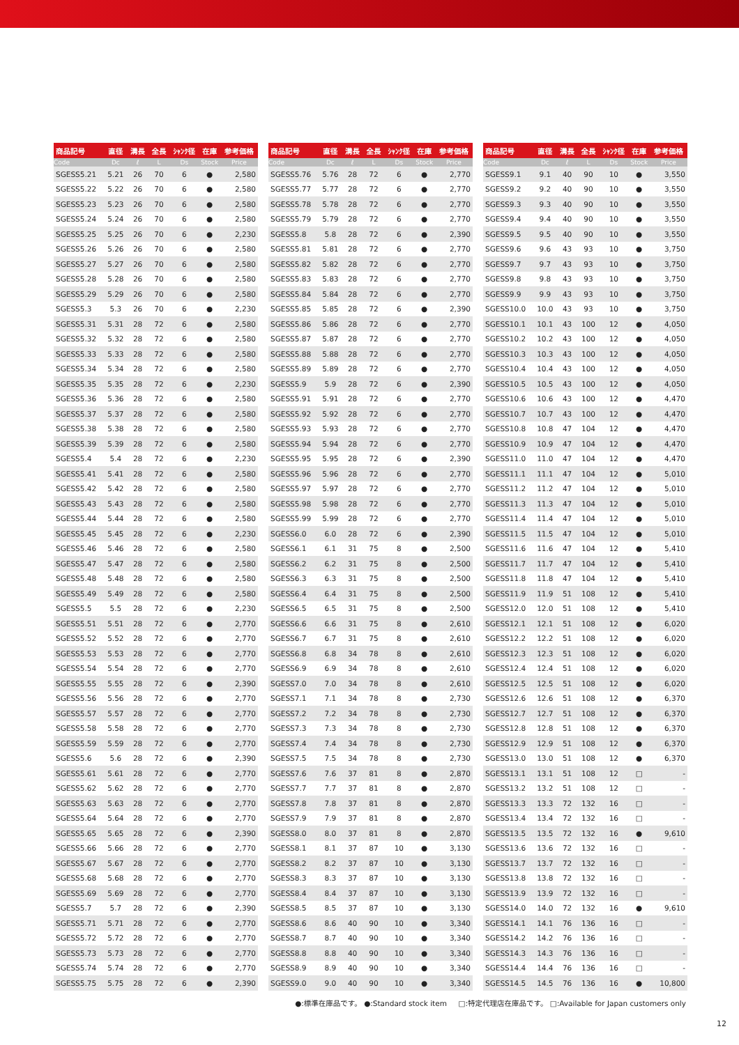| 商品記号 | 直径 | 溝長 | 全長 | ｼｬﾝｸ径 | 在庫 | 参考価格 |
| --- | --- | --- | --- | --- | --- | --- |
| Code | Dc | ℓ | L | Ds | Stock | Price |
| SGESS5.21 | 5.21 | 26 | 70 | 6 | ● | 2,580 |
| SGESS5.22 | 5.22 | 26 | 70 | 6 | ● | 2,580 |
| SGESS5.23 | 5.23 | 26 | 70 | 6 | ● | 2,580 |
| SGESS5.24 | 5.24 | 26 | 70 | 6 | ● | 2,580 |
| SGESS5.25 | 5.25 | 26 | 70 | 6 | ● | 2,230 |
| SGESS5.26 | 5.26 | 26 | 70 | 6 | ● | 2,580 |
| SGESS5.27 | 5.27 | 26 | 70 | 6 | ● | 2,580 |
| SGESS5.28 | 5.28 | 26 | 70 | 6 | ● | 2,580 |
| SGESS5.29 | 5.29 | 26 | 70 | 6 | ● | 2,580 |
| SGESS5.3 | 5.3 | 26 | 70 | 6 | ● | 2,230 |
| SGESS5.31 | 5.31 | 28 | 72 | 6 | ● | 2,580 |
| SGESS5.32 | 5.32 | 28 | 72 | 6 | ● | 2,580 |
| SGESS5.33 | 5.33 | 28 | 72 | 6 | ● | 2,580 |
| SGESS5.34 | 5.34 | 28 | 72 | 6 | ● | 2,580 |
| SGESS5.35 | 5.35 | 28 | 72 | 6 | ● | 2,230 |
| SGESS5.36 | 5.36 | 28 | 72 | 6 | ● | 2,580 |
| SGESS5.37 | 5.37 | 28 | 72 | 6 | ● | 2,580 |
| SGESS5.38 | 5.38 | 28 | 72 | 6 | ● | 2,580 |
| SGESS5.39 | 5.39 | 28 | 72 | 6 | ● | 2,580 |
| SGESS5.4 | 5.4 | 28 | 72 | 6 | ● | 2,230 |
| SGESS5.41 | 5.41 | 28 | 72 | 6 | ● | 2,580 |
| SGESS5.42 | 5.42 | 28 | 72 | 6 | ● | 2,580 |
| SGESS5.43 | 5.43 | 28 | 72 | 6 | ● | 2,580 |
| SGESS5.44 | 5.44 | 28 | 72 | 6 | ● | 2,580 |
| SGESS5.45 | 5.45 | 28 | 72 | 6 | ● | 2,230 |
| SGESS5.46 | 5.46 | 28 | 72 | 6 | ● | 2,580 |
| SGESS5.47 | 5.47 | 28 | 72 | 6 | ● | 2,580 |
| SGESS5.48 | 5.48 | 28 | 72 | 6 | ● | 2,580 |
| SGESS5.49 | 5.49 | 28 | 72 | 6 | ● | 2,580 |
| SGESS5.5 | 5.5 | 28 | 72 | 6 | ● | 2,230 |
| SGESS5.51 | 5.51 | 28 | 72 | 6 | ● | 2,770 |
| SGESS5.52 | 5.52 | 28 | 72 | 6 | ● | 2,770 |
| SGESS5.53 | 5.53 | 28 | 72 | 6 | ● | 2,770 |
| SGESS5.54 | 5.54 | 28 | 72 | 6 | ● | 2,770 |
| SGESS5.55 | 5.55 | 28 | 72 | 6 | ● | 2,390 |
| SGESS5.56 | 5.56 | 28 | 72 | 6 | ● | 2,770 |
| SGESS5.57 | 5.57 | 28 | 72 | 6 | ● | 2,770 |
| SGESS5.58 | 5.58 | 28 | 72 | 6 | ● | 2,770 |
| SGESS5.59 | 5.59 | 28 | 72 | 6 | ● | 2,770 |
| SGESS5.6 | 5.6 | 28 | 72 | 6 | ● | 2,390 |
| SGESS5.61 | 5.61 | 28 | 72 | 6 | ● | 2,770 |
| SGESS5.62 | 5.62 | 28 | 72 | 6 | ● | 2,770 |
| SGESS5.63 | 5.63 | 28 | 72 | 6 | ● | 2,770 |
| SGESS5.64 | 5.64 | 28 | 72 | 6 | ● | 2,770 |
| SGESS5.65 | 5.65 | 28 | 72 | 6 | ● | 2,390 |
| SGESS5.66 | 5.66 | 28 | 72 | 6 | ● | 2,770 |
| SGESS5.67 | 5.67 | 28 | 72 | 6 | ● | 2,770 |
| SGESS5.68 | 5.68 | 28 | 72 | 6 | ● | 2,770 |
| SGESS5.69 | 5.69 | 28 | 72 | 6 | ● | 2,770 |
| SGESS5.7 | 5.7 | 28 | 72 | 6 | ● | 2,390 |
| SGESS5.71 | 5.71 | 28 | 72 | 6 | ● | 2,770 |
| SGESS5.72 | 5.72 | 28 | 72 | 6 | ● | 2,770 |
| SGESS5.73 | 5.73 | 28 | 72 | 6 | ● | 2,770 |
| SGESS5.74 | 5.74 | 28 | 72 | 6 | ● | 2,770 |
| SGESS5.75 | 5.75 | 28 | 72 | 6 | ● | 2,390 |
| 商品記号 | 直径 | 溝長 | 全長 | ｼｬﾝｸ径 | 在庫 | 参考価格 |
| --- | --- | --- | --- | --- | --- | --- |
| Code | Dc | ℓ | L | Ds | Stock | Price |
| SGESS5.76 | 5.76 | 28 | 72 | 6 | ● | 2,770 |
| SGESS5.77 | 5.77 | 28 | 72 | 6 | ● | 2,770 |
| SGESS5.78 | 5.78 | 28 | 72 | 6 | ● | 2,770 |
| SGESS5.79 | 5.79 | 28 | 72 | 6 | ● | 2,770 |
| SGESS5.8 | 5.8 | 28 | 72 | 6 | ● | 2,390 |
| SGESS5.81 | 5.81 | 28 | 72 | 6 | ● | 2,770 |
| SGESS5.82 | 5.82 | 28 | 72 | 6 | ● | 2,770 |
| SGESS5.83 | 5.83 | 28 | 72 | 6 | ● | 2,770 |
| SGESS5.84 | 5.84 | 28 | 72 | 6 | ● | 2,770 |
| SGESS5.85 | 5.85 | 28 | 72 | 6 | ● | 2,390 |
| SGESS5.86 | 5.86 | 28 | 72 | 6 | ● | 2,770 |
| SGESS5.87 | 5.87 | 28 | 72 | 6 | ● | 2,770 |
| SGESS5.88 | 5.88 | 28 | 72 | 6 | ● | 2,770 |
| SGESS5.89 | 5.89 | 28 | 72 | 6 | ● | 2,770 |
| SGESS5.9 | 5.9 | 28 | 72 | 6 | ● | 2,390 |
| SGESS5.91 | 5.91 | 28 | 72 | 6 | ● | 2,770 |
| SGESS5.92 | 5.92 | 28 | 72 | 6 | ● | 2,770 |
| SGESS5.93 | 5.93 | 28 | 72 | 6 | ● | 2,770 |
| SGESS5.94 | 5.94 | 28 | 72 | 6 | ● | 2,770 |
| SGESS5.95 | 5.95 | 28 | 72 | 6 | ● | 2,390 |
| SGESS5.96 | 5.96 | 28 | 72 | 6 | ● | 2,770 |
| SGESS5.97 | 5.97 | 28 | 72 | 6 | ● | 2,770 |
| SGESS5.98 | 5.98 | 28 | 72 | 6 | ● | 2,770 |
| SGESS5.99 | 5.99 | 28 | 72 | 6 | ● | 2,770 |
| SGESS6.0 | 6.0 | 28 | 72 | 6 | ● | 2,390 |
| SGESS6.1 | 6.1 | 31 | 75 | 8 | ● | 2,500 |
| SGESS6.2 | 6.2 | 31 | 75 | 8 | ● | 2,500 |
| SGESS6.3 | 6.3 | 31 | 75 | 8 | ● | 2,500 |
| SGESS6.4 | 6.4 | 31 | 75 | 8 | ● | 2,500 |
| SGESS6.5 | 6.5 | 31 | 75 | 8 | ● | 2,500 |
| SGESS6.6 | 6.6 | 31 | 75 | 8 | ● | 2,610 |
| SGESS6.7 | 6.7 | 31 | 75 | 8 | ● | 2,610 |
| SGESS6.8 | 6.8 | 34 | 78 | 8 | ● | 2,610 |
| SGESS6.9 | 6.9 | 34 | 78 | 8 | ● | 2,610 |
| SGESS7.0 | 7.0 | 34 | 78 | 8 | ● | 2,610 |
| SGESS7.1 | 7.1 | 34 | 78 | 8 | ● | 2,730 |
| SGESS7.2 | 7.2 | 34 | 78 | 8 | ● | 2,730 |
| SGESS7.3 | 7.3 | 34 | 78 | 8 | ● | 2,730 |
| SGESS7.4 | 7.4 | 34 | 78 | 8 | ● | 2,730 |
| SGESS7.5 | 7.5 | 34 | 78 | 8 | ● | 2,730 |
| SGESS7.6 | 7.6 | 37 | 81 | 8 | ● | 2,870 |
| SGESS7.7 | 7.7 | 37 | 81 | 8 | ● | 2,870 |
| SGESS7.8 | 7.8 | 37 | 81 | 8 | ● | 2,870 |
| SGESS7.9 | 7.9 | 37 | 81 | 8 | ● | 2,870 |
| SGESS8.0 | 8.0 | 37 | 81 | 8 | ● | 2,870 |
| SGESS8.1 | 8.1 | 37 | 87 | 10 | ● | 3,130 |
| SGESS8.2 | 8.2 | 37 | 87 | 10 | ● | 3,130 |
| SGESS8.3 | 8.3 | 37 | 87 | 10 | ● | 3,130 |
| SGESS8.4 | 8.4 | 37 | 87 | 10 | ● | 3,130 |
| SGESS8.5 | 8.5 | 37 | 87 | 10 | ● | 3,130 |
| SGESS8.6 | 8.6 | 40 | 90 | 10 | ● | 3,340 |
| SGESS8.7 | 8.7 | 40 | 90 | 10 | ● | 3,340 |
| SGESS8.8 | 8.8 | 40 | 90 | 10 | ● | 3,340 |
| SGESS8.9 | 8.9 | 40 | 90 | 10 | ● | 3,340 |
| SGESS9.0 | 9.0 | 40 | 90 | 10 | ● | 3,340 |
| 商品記号 | 直径 | 溝長 | 全長 | ｼｬﾝｸ径 | 在庫 | 参考価格 |
| --- | --- | --- | --- | --- | --- | --- |
| Code | Dc | ℓ | L | Ds | Stock | Price |
| SGESS9.1 | 9.1 | 40 | 90 | 10 | ● | 3,550 |
| SGESS9.2 | 9.2 | 40 | 90 | 10 | ● | 3,550 |
| SGESS9.3 | 9.3 | 40 | 90 | 10 | ● | 3,550 |
| SGESS9.4 | 9.4 | 40 | 90 | 10 | ● | 3,550 |
| SGESS9.5 | 9.5 | 40 | 90 | 10 | ● | 3,550 |
| SGESS9.6 | 9.6 | 43 | 93 | 10 | ● | 3,750 |
| SGESS9.7 | 9.7 | 43 | 93 | 10 | ● | 3,750 |
| SGESS9.8 | 9.8 | 43 | 93 | 10 | ● | 3,750 |
| SGESS9.9 | 9.9 | 43 | 93 | 10 | ● | 3,750 |
| SGESS10.0 | 10.0 | 43 | 93 | 10 | ● | 3,750 |
| SGESS10.1 | 10.1 | 43 | 100 | 12 | ● | 4,050 |
| SGESS10.2 | 10.2 | 43 | 100 | 12 | ● | 4,050 |
| SGESS10.3 | 10.3 | 43 | 100 | 12 | ● | 4,050 |
| SGESS10.4 | 10.4 | 43 | 100 | 12 | ● | 4,050 |
| SGESS10.5 | 10.5 | 43 | 100 | 12 | ● | 4,050 |
| SGESS10.6 | 10.6 | 43 | 100 | 12 | ● | 4,470 |
| SGESS10.7 | 10.7 | 43 | 100 | 12 | ● | 4,470 |
| SGESS10.8 | 10.8 | 47 | 104 | 12 | ● | 4,470 |
| SGESS10.9 | 10.9 | 47 | 104 | 12 | ● | 4,470 |
| SGESS11.0 | 11.0 | 47 | 104 | 12 | ● | 4,470 |
| SGESS11.1 | 11.1 | 47 | 104 | 12 | ● | 5,010 |
| SGESS11.2 | 11.2 | 47 | 104 | 12 | ● | 5,010 |
| SGESS11.3 | 11.3 | 47 | 104 | 12 | ● | 5,010 |
| SGESS11.4 | 11.4 | 47 | 104 | 12 | ● | 5,010 |
| SGESS11.5 | 11.5 | 47 | 104 | 12 | ● | 5,010 |
| SGESS11.6 | 11.6 | 47 | 104 | 12 | ● | 5,410 |
| SGESS11.7 | 11.7 | 47 | 104 | 12 | ● | 5,410 |
| SGESS11.8 | 11.8 | 47 | 104 | 12 | ● | 5,410 |
| SGESS11.9 | 11.9 | 51 | 108 | 12 | ● | 5,410 |
| SGESS12.0 | 12.0 | 51 | 108 | 12 | ● | 5,410 |
| SGESS12.1 | 12.1 | 51 | 108 | 12 | ● | 6,020 |
| SGESS12.2 | 12.2 | 51 | 108 | 12 | ● | 6,020 |
| SGESS12.3 | 12.3 | 51 | 108 | 12 | ● | 6,020 |
| SGESS12.4 | 12.4 | 51 | 108 | 12 | ● | 6,020 |
| SGESS12.5 | 12.5 | 51 | 108 | 12 | ● | 6,020 |
| SGESS12.6 | 12.6 | 51 | 108 | 12 | ● | 6,370 |
| SGESS12.7 | 12.7 | 51 | 108 | 12 | ● | 6,370 |
| SGESS12.8 | 12.8 | 51 | 108 | 12 | ● | 6,370 |
| SGESS12.9 | 12.9 | 51 | 108 | 12 | ● | 6,370 |
| SGESS13.0 | 13.0 | 51 | 108 | 12 | ● | 6,370 |
| SGESS13.1 | 13.1 | 51 | 108 | 12 | □ | - |
| SGESS13.2 | 13.2 | 51 | 108 | 12 | □ | - |
| SGESS13.3 | 13.3 | 72 | 132 | 16 | □ | - |
| SGESS13.4 | 13.4 | 72 | 132 | 16 | □ | - |
| SGESS13.5 | 13.5 | 72 | 132 | 16 | ● | 9,610 |
| SGESS13.6 | 13.6 | 72 | 132 | 16 | □ | - |
| SGESS13.7 | 13.7 | 72 | 132 | 16 | □ | - |
| SGESS13.8 | 13.8 | 72 | 132 | 16 | □ | - |
| SGESS13.9 | 13.9 | 72 | 132 | 16 | □ | - |
| SGESS14.0 | 14.0 | 72 | 132 | 16 | ● | 9,610 |
| SGESS14.1 | 14.1 | 76 | 136 | 16 | □ | - |
| SGESS14.2 | 14.2 | 76 | 136 | 16 | □ | - |
| SGESS14.3 | 14.3 | 76 | 136 | 16 | □ | - |
| SGESS14.4 | 14.4 | 76 | 136 | 16 | □ | - |
| SGESS14.5 | 14.5 | 76 | 136 | 16 | ● | 10,800 |
●:標準在庫品です。 ●:Standard stock item □:特定代理店在庫品です。 □:Available for Japan customers only
12